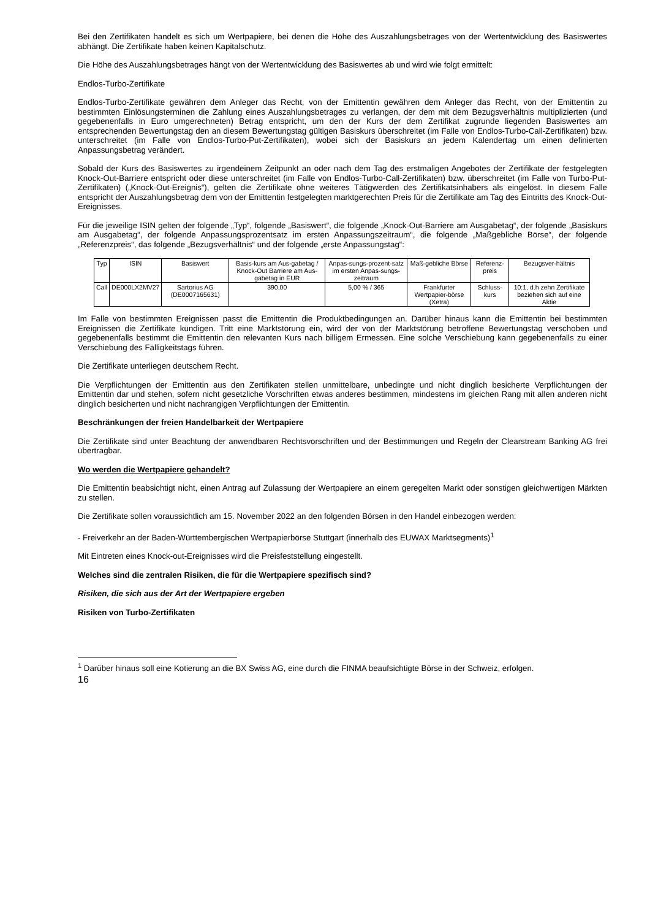Bei den Zertifikaten handelt es sich um Wertpapiere, bei denen die Höhe des Auszahlungsbetrages von der Wertentwicklung des Basiswertes abhängt. Die Zertifikate haben keinen Kapitalschutz.
Die Höhe des Auszahlungsbetrages hängt von der Wertentwicklung des Basiswertes ab und wird wie folgt ermittelt:
Endlos-Turbo-Zertifikate
Endlos-Turbo-Zertifikate gewähren dem Anleger das Recht, von der Emittentin gewähren dem Anleger das Recht, von der Emittentin zu bestimmten Einlösungsterminen die Zahlung eines Auszahlungsbetrages zu verlangen, der dem mit dem Bezugsverhältnis multiplizierten (und gegebenenfalls in Euro umgerechneten) Betrag entspricht, um den der Kurs der dem Zertifikat zugrunde liegenden Basiswertes am entsprechenden Bewertungstag den an diesem Bewertungstag gültigen Basiskurs überschreitet (im Falle von Endlos-Turbo-Call-Zertifikaten) bzw. unterschreitet (im Falle von Endlos-Turbo-Put-Zertifikaten), wobei sich der Basiskurs an jedem Kalendertag um einen definierten Anpassungsbetrag verändert.
Sobald der Kurs des Basiswertes zu irgendeinem Zeitpunkt an oder nach dem Tag des erstmaligen Angebotes der Zertifikate der festgelegten Knock-Out-Barriere entspricht oder diese unterschreitet (im Falle von Endlos-Turbo-Call-Zertifikaten) bzw. überschreitet (im Falle von Turbo-Put-Zertifikaten) („Knock-Out-Ereignis“), gelten die Zertifikate ohne weiteres Tätigwerden des Zertifikatsinhabers als eingelöst. In diesem Falle entspricht der Auszahlungsbetrag dem von der Emittentin festgelegten marktgerechten Preis für die Zertifikate am Tag des Eintritts des Knock-Out-Ereignisses.
Für die jeweilige ISIN gelten der folgende „Typ“, folgende „Basiswert“, die folgende „Knock-Out-Barriere am Ausgabetag“, der folgende „Basiskurs am Ausgabetag“, der folgende Anpassungsprozentsatz im ersten Anpassungszeitraum“, die folgende „Maßgebliche Börse“, der folgende „Referenzpreis“, das folgende „Bezugsverhältnis“ und der folgende „erste Anpassungstag“:
| Typ | ISIN | Basiswert | Basis-kurs am Aus-gabetag / Knock-Out Barriere am Aus-gabetag in EUR | Anpas-sungs-prozent-satz im ersten Anpas-sungs-zeitraum | Maß-gebliche Börse | Referenz-preis | Bezugsver-hältnis |
| Call | DE000LX2MV27 | Sartorius AG (DE0007165631) | 390,00 | 5,00 % / 365 | Frankfurter Wertpapier-börse (Xetra) | Schluss-kurs | 10:1, d.h zehn Zertifikate beziehen sich auf eine Aktie |
Im Falle von bestimmten Ereignissen passt die Emittentin die Produktbedingungen an. Darüber hinaus kann die Emittentin bei bestimmten Ereignissen die Zertifikate kündigen. Tritt eine Marktstörung ein, wird der von der Marktstörung betroffene Bewertungstag verschoben und gegebenenfalls bestimmt die Emittentin den relevanten Kurs nach billigem Ermessen. Eine solche Verschiebung kann gegebenenfalls zu einer Verschiebung des Fälligkeitstags führen.
Die Zertifikate unterliegen deutschem Recht.
Die Verpflichtungen der Emittentin aus den Zertifikaten stellen unmittelbare, unbedingte und nicht dinglich besicherte Verpflichtungen der Emittentin dar und stehen, sofern nicht gesetzliche Vorschriften etwas anderes bestimmen, mindestens im gleichen Rang mit allen anderen nicht dinglich besicherten und nicht nachrangigen Verpflichtungen der Emittentin.
Beschränkungen der freien Handelbarkeit der Wertpapiere
Die Zertifikate sind unter Beachtung der anwendbaren Rechtsvorschriften und der Bestimmungen und Regeln der Clearstream Banking AG frei übertragbar.
Wo werden die Wertpapiere gehandelt?
Die Emittentin beabsichtigt nicht, einen Antrag auf Zulassung der Wertpapiere an einem geregelten Markt oder sonstigen gleichwertigen Märkten zu stellen.
Die Zertifikate sollen voraussichtlich am 15. November 2022 an den folgenden Börsen in den Handel einbezogen werden:
- Freiverkehr an der Baden-Württembergischen Wertpapierbörse Stuttgart (innerhalb des EUWAX Marktsegments)<sup>1</sup>
Mit Eintreten eines Knock-out-Ereignisses wird die Preisfeststellung eingestellt.
Welches sind die zentralen Risiken, die für die Wertpapiere spezifisch sind?
Risiken, die sich aus der Art der Wertpapiere ergeben
Risiken von Turbo-Zertifikaten
<sup>1</sup> Darüber hinaus soll eine Kotierung an die BX Swiss AG, eine durch die FINMA beaufsichtigte Börse in der Schweiz, erfolgen.
16